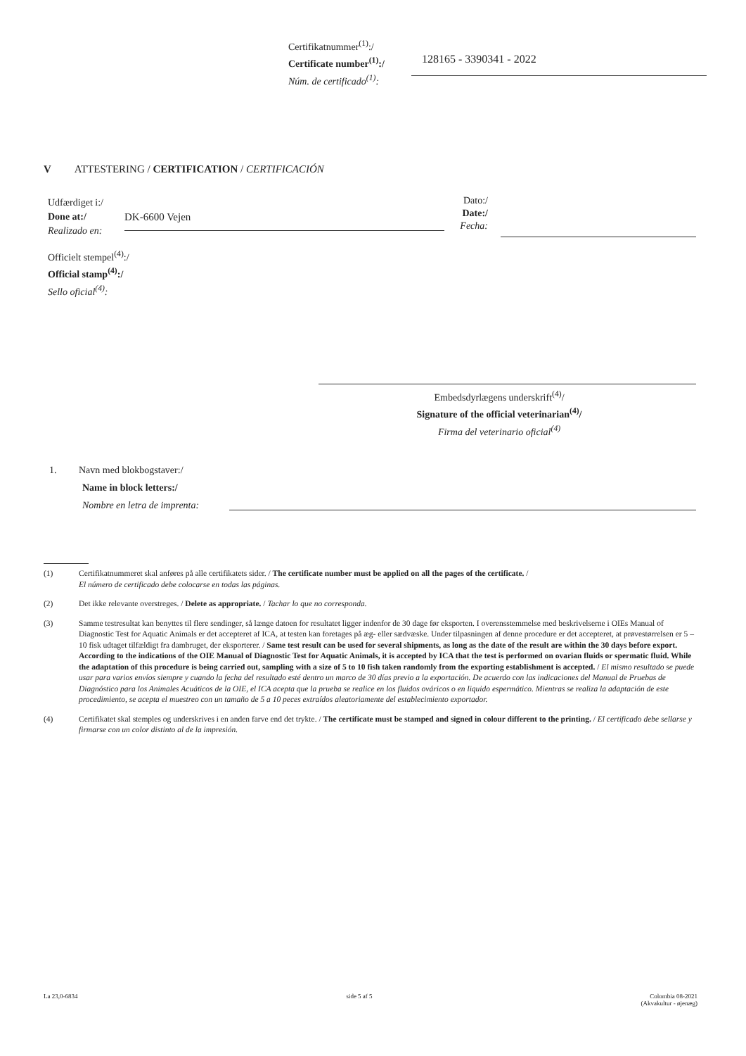Certifikatnummer<sup>(1)</sup>:/
Certificate number<sup>(1)</sup>:/
Núm. de certificado<sup>(1)</sup>:
128165 - 3390341 - 2022
V ATTESTERING / CERTIFICATION / CERTIFICACIÓN
Udfærdiget i:/
Done at:/
Realizado en:
DK-6600 Vejen
Dato:/
Date:/
Fecha:
Officielt stempel<sup>(4)</sup>:/
Official stamp<sup>(4)</sup>:/
Sello oficial<sup>(4)</sup>:
Embedsdyrlægens underskrift<sup>(4)</sup>/
Signature of the official veterinarian<sup>(4)</sup>/
Firma del veterinario oficial<sup>(4)</sup>
1. Navn med blokbogstaver:/
Name in block letters:/
Nombre en letra de imprenta:
(1) Certifikatnummeret skal anføres på alle certifikatets sider. / The certificate number must be applied on all the pages of the certificate. /
El número de certificado debe colocarse en todas las páginas.
(2) Det ikke relevante overstreges. / Delete as appropriate. / Tachar lo que no corresponda.
(3) Samme testresultat kan benyttes til flere sendinger, så længe datoen for resultatet ligger indenfor de 30 dage før eksporten. I overensstemmelse med beskrivelserne i OIEs Manual of Diagnostic Test for Aquatic Animals er det accepteret af ICA, at testen kan foretages på æg- eller sædvæske. Under tilpasningen af denne procedure er det accepteret, at prøvestørrelsen er 5 – 10 fisk udtaget tilfældigt fra dambruget, der eksporterer. / Same test result can be used for several shipments, as long as the date of the result are within the 30 days before export. According to the indications of the OIE Manual of Diagnostic Test for Aquatic Animals, it is accepted by ICA that the test is performed on ovarian fluids or spermatic fluid. While the adaptation of this procedure is being carried out, sampling with a size of 5 to 10 fish taken randomly from the exporting establishment is accepted. / El mismo resultado se puede usar para varios envíos siempre y cuando la fecha del resultado esté dentro un marco de 30 días previo a la exportación. De acuerdo con las indicaciones del Manual de Pruebas de Diagnóstico para los Animales Acuáticos de la OIE, el ICA acepta que la prueba se realice en los fluidos ováricos o en liquido espermático. Mientras se realiza la adaptación de este procedimiento, se acepta el muestreo con un tamaño de 5 a 10 peces extraídos aleatoriamente del establecimiento exportador.
(4) Certifikatet skal stemples og underskrives i en anden farve end det trykte. / The certificate must be stamped and signed in colour different to the printing. / El certificado debe sellarse y firmarse con un color distinto al de la impresión.
La 23,0-6834 side 5 af 5 Colombia 08-2021
(Akvakultur - øjenæg)